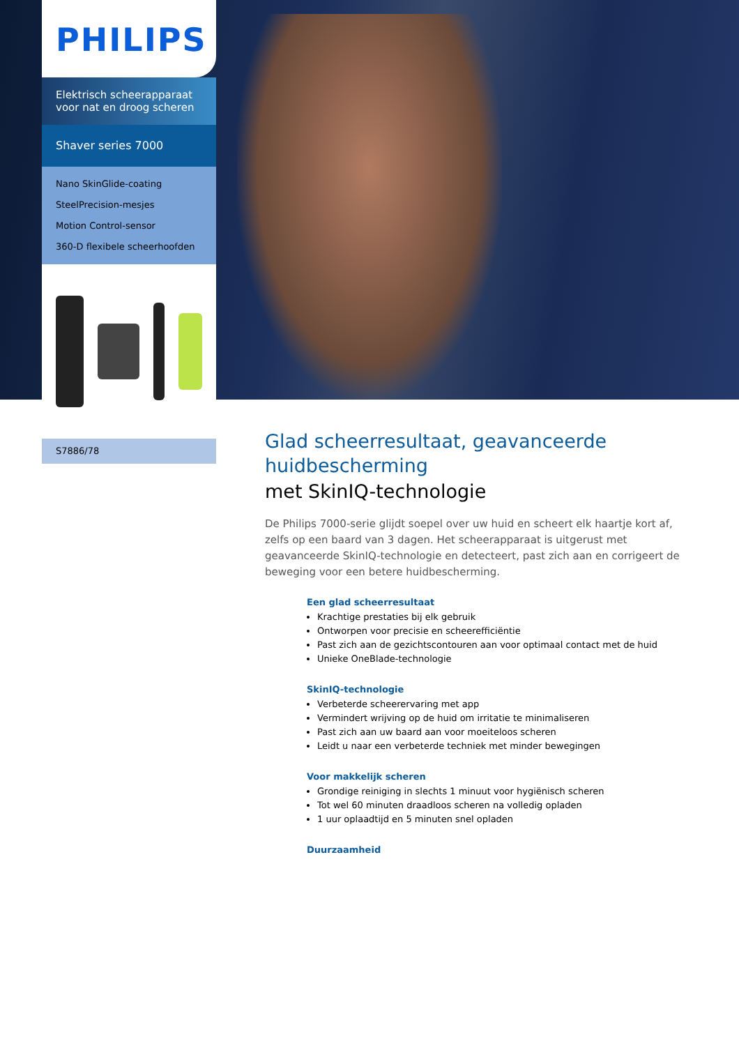PHILIPS
Elektrisch scheerapparaat voor nat en droog scheren
Shaver series 7000
Nano SkinGlide-coating
SteelPrecision-mesjes
Motion Control-sensor
360-D flexibele scheerhoofden
S7886/78
Glad scheerresultaat, geavanceerde huidbescherming
met SkinIQ-technologie
De Philips 7000-serie glijdt soepel over uw huid en scheert elk haartje kort af, zelfs op een baard van 3 dagen. Het scheerapparaat is uitgerust met geavanceerde SkinIQ-technologie en detecteert, past zich aan en corrigeert de beweging voor een betere huidbescherming.
Een glad scheerresultaat
Krachtige prestaties bij elk gebruik
Ontworpen voor precisie en scheerefficiëntie
Past zich aan de gezichtscontouren aan voor optimaal contact met de huid
Unieke OneBlade-technologie
SkinIQ-technologie
Verbeterde scheerervaring met app
Vermindert wrijving op de huid om irritatie te minimaliseren
Past zich aan uw baard aan voor moeiteloos scheren
Leidt u naar een verbeterde techniek met minder bewegingen
Voor makkelijk scheren
Grondige reiniging in slechts 1 minuut voor hygiënisch scheren
Tot wel 60 minuten draadloos scheren na volledig opladen
1 uur oplaadtijd en 5 minuten snel opladen
Duurzaamheid